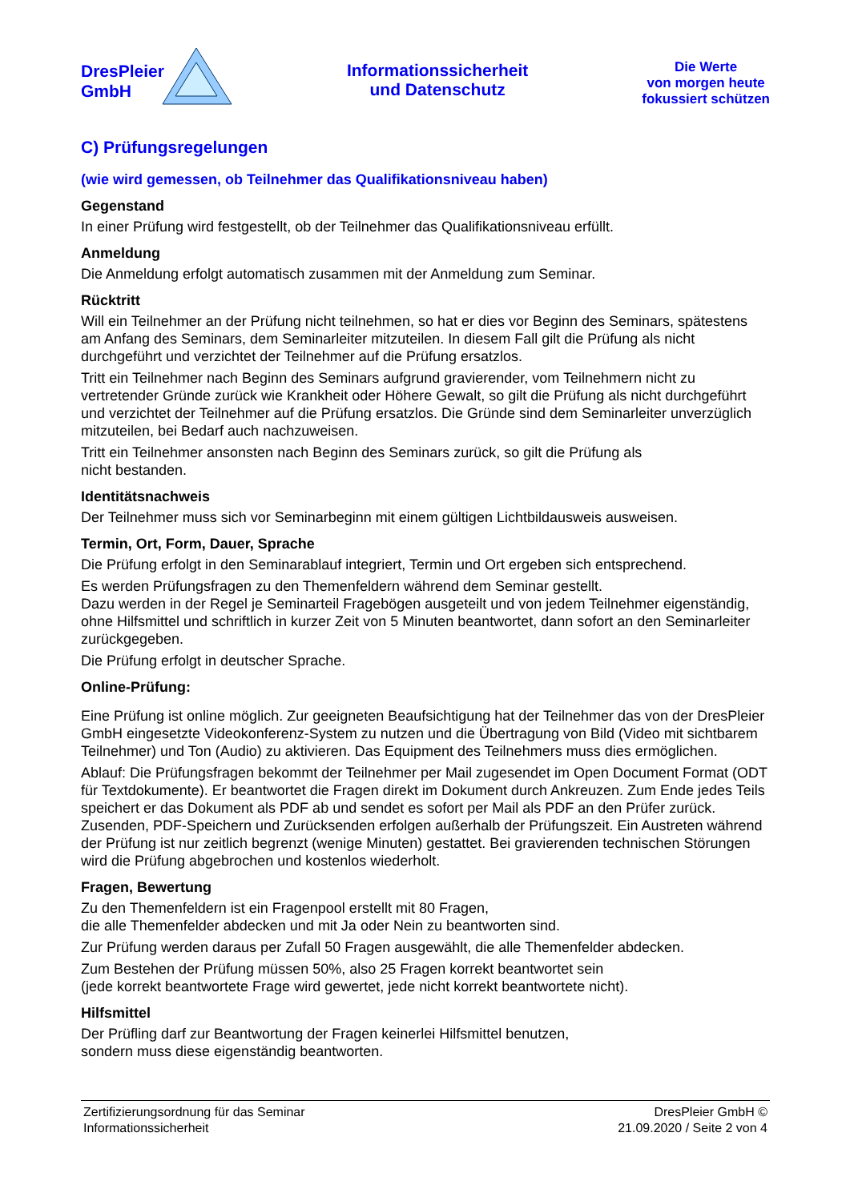DresPleier
GmbH
Informationssicherheit
und Datenschutz
Die Werte
von morgen heute
fokussiert schützen
C) Prüfungsregelungen
(wie wird gemessen, ob Teilnehmer das Qualifikationsniveau haben)
Gegenstand
In einer Prüfung wird festgestellt, ob der Teilnehmer das Qualifikationsniveau erfüllt.
Anmeldung
Die Anmeldung erfolgt automatisch zusammen mit der Anmeldung zum Seminar.
Rücktritt
Will ein Teilnehmer an der Prüfung nicht teilnehmen, so hat er dies vor Beginn des Seminars, spätestens am Anfang des Seminars, dem Seminarleiter mitzuteilen. In diesem Fall gilt die Prüfung als nicht durchgeführt und verzichtet der Teilnehmer auf die Prüfung ersatzlos.
Tritt ein Teilnehmer nach Beginn des Seminars aufgrund gravierender, vom Teilnehmern nicht zu vertretender Gründe zurück wie Krankheit oder Höhere Gewalt, so gilt die Prüfung als nicht durchgeführt und verzichtet der Teilnehmer auf die Prüfung ersatzlos. Die Gründe sind dem Seminarleiter unverzüglich mitzuteilen, bei Bedarf auch nachzuweisen.
Tritt ein Teilnehmer ansonsten nach Beginn des Seminars zurück, so gilt die Prüfung als
nicht bestanden.
Identitätsnachweis
Der Teilnehmer muss sich vor Seminarbeginn mit einem gültigen Lichtbildausweis ausweisen.
Termin, Ort, Form, Dauer, Sprache
Die Prüfung erfolgt in den Seminarablauf integriert, Termin und Ort ergeben sich entsprechend.
Es werden Prüfungsfragen zu den Themenfeldern während dem Seminar gestellt.
Dazu werden in der Regel je Seminarteil Fragebögen ausgeteilt und von jedem Teilnehmer eigenständig, ohne Hilfsmittel und schriftlich in kurzer Zeit von 5 Minuten beantwortet, dann sofort an den Seminarleiter zurückgegeben.
Die Prüfung erfolgt in deutscher Sprache.
Online-Prüfung:
Eine Prüfung ist online möglich. Zur geeigneten Beaufsichtigung hat der Teilnehmer das von der DresPleier GmbH eingesetzte Videokonferenz-System zu nutzen und die Übertragung von Bild (Video mit sichtbarem Teilnehmer) und Ton (Audio) zu aktivieren. Das Equipment des Teilnehmers muss dies ermöglichen.
Ablauf: Die Prüfungsfragen bekommt der Teilnehmer per Mail zugesendet im Open Document Format (ODT für Textdokumente). Er beantwortet die Fragen direkt im Dokument durch Ankreuzen. Zum Ende jedes Teils speichert er das Dokument als PDF ab und sendet es sofort per Mail als PDF an den Prüfer zurück. Zusenden, PDF-Speichern und Zurücksenden erfolgen außerhalb der Prüfungszeit. Ein Austreten während der Prüfung ist nur zeitlich begrenzt (wenige Minuten) gestattet. Bei gravierenden technischen Störungen wird die Prüfung abgebrochen und kostenlos wiederholt.
Fragen, Bewertung
Zu den Themenfeldern ist ein Fragenpool erstellt mit 80 Fragen,
die alle Themenfelder abdecken und mit Ja oder Nein zu beantworten sind.
Zur Prüfung werden daraus per Zufall 50 Fragen ausgewählt, die alle Themenfelder abdecken.
Zum Bestehen der Prüfung müssen 50%, also 25 Fragen korrekt beantwortet sein
(jede korrekt beantwortete Frage wird gewertet, jede nicht korrekt beantwortete nicht).
Hilfsmittel
Der Prüfling darf zur Beantwortung der Fragen keinerlei Hilfsmittel benutzen,
sondern muss diese eigenständig beantworten.
Zertifizierungsordnung für das Seminar
Informationssicherheit
DresPleier GmbH ©
21.09.2020 / Seite 2 von 4